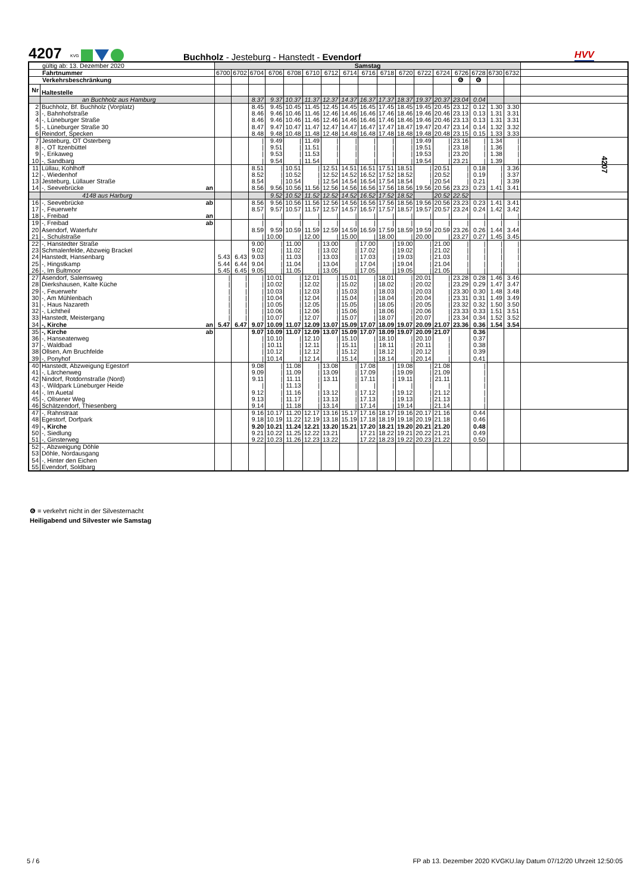4207
KVG
Buchholz - Jesteburg - Hanstedt - Evendorf
HVV
| gültig ab: 13. Dezember 2020 | | Samstag | | | | | | | | | | | | | | | | | |
| Fahrtnummer | | 6700 | 6702 | 6704 | 6706 | 6708 | 6710 | 6712 | 6714 | 6716 | 6718 | 6720 | 6722 | 6724 | 6726 | 6728 | 6730 | 6732 | |
| Verkehrsbeschränkung | | | | | | | | | | | | | | | ❻ | ❻ | | | |
| Nr | Haltestelle | | | | | | | | | | | | | | | | | | |
| | an Buchholz aus Hamburg | | | 8.37 | 9.37 | 10.37 | 11.37 | 12.37 | 14.37 | 16.37 | 17.37 | 18.37 | 19.37 | 20.37 | 23.04 | 0.04 | | | |
| 2 | Buchholz, Bf. Buchholz (Vorplatz) | | | 8.45 | 9.45 | 10.45 | 11.45 | 12.45 | 14.45 | 16.45 | 17.45 | 18.45 | 19.45 | 20.45 | 23.12 | 0.12 | 1.30 | 3.30 | |
| 3 | -, Bahnhofstraße | | | 8.46 | 9.46 | 10.46 | 11.46 | 12.46 | 14.46 | 16.46 | 17.46 | 18.46 | 19.46 | 20.46 | 23.13 | 0.13 | 1.31 | 3.31 | |
| 4 | -, Lüneburger Straße | | | 8.46 | 9.46 | 10.46 | 11.46 | 12.46 | 14.46 | 16.46 | 17.46 | 18.46 | 19.46 | 20.46 | 23.13 | 0.13 | 1.31 | 3.31 | |
| 5 | -, Lüneburger Straße 30 | | | 8.47 | 9.47 | 10.47 | 11.47 | 12.47 | 14.47 | 16.47 | 17.47 | 18.47 | 19.47 | 20.47 | 23.14 | 0.14 | 1.32 | 3.32 | |
| 6 | Reindorf, Specken | | | 8.48 | 9.48 | 10.48 | 11.48 | 12.48 | 14.48 | 16.48 | 17.48 | 18.48 | 19.48 | 20.48 | 23.15 | 0.15 | 1.33 | 3.33 | |
| 7 | Jesteburg, OT Osterberg | | | / | 9.49 | / | 11.49 | / | / | / | / | / | 19.49 | / | 23.16 | / | 1.34 | / | |
| 8 | -, OT Itzenbüttel | | | / | 9.51 | / | 11.51 | / | / | / | / | / | 19.51 | / | 23.18 | / | 1.36 | / | |
| 9 | -, Erikaweg | | | / | 9.53 | / | 11.53 | / | / | / | / | / | 19.53 | / | 23.20 | / | 1.38 | / | |
| 10 | -, Sandbarg | | | / | 9.54 | / | 11.54 | / | / | / | / | / | 19.54 | / | 23.21 | / | 1.39 | / | |
| 11 | Lüllau, Kohlhoff | | | 8.51 | / | 10.51 | / | 12.51 | 14.51 | 16.51 | 17.51 | 18.51 | / | 20.51 | / | 0.18 | / | 3.36 | |
| 12 | -, Wiedenhof | | | 8.52 | / | 10.52 | / | 12.52 | 14.52 | 16.52 | 17.52 | 18.52 | / | 20.52 | / | 0.19 | / | 3.37 | |
| 13 | Jesteburg, Lüllauer Straße | | | 8.54 | / | 10.54 | / | 12.54 | 14.54 | 16.54 | 17.54 | 18.54 | / | 20.54 | / | 0.21 | / | 3.39 | |
| 14 | -, Seevebrücke an | | | 8.56 | 9.56 | 10.56 | 11.56 | 12.56 | 14.56 | 16.56 | 17.56 | 18.56 | 19.56 | 20.56 | 23.23 | 0.23 | 1.41 | 3.41 | |
| | 4148 aus Harburg | | | | 9.52 | 10.52 | 11.52 | 12.52 | 14.52 | 16.52 | 17.52 | 18.52 | | 20.52 | 22.52 | | | | |
| 16 | -, Seevebrücke ab | | | 8.56 | 9.56 | 10.56 | 11.56 | 12.56 | 14.56 | 16.56 | 17.56 | 18.56 | 19.56 | 20.56 | 23.23 | 0.23 | 1.41 | 3.41 | |
| 17 | -, Feuerwehr | | | 8.57 | 9.57 | 10.57 | 11.57 | 12.57 | 14.57 | 16.57 | 17.57 | 18.57 | 19.57 | 20.57 | 23.24 | 0.24 | 1.42 | 3.42 | |
| 18 | -, Freibad an | | | / | / | / | / | / | / | / | / | / | / | / | / | / | / | / | |
| 19 | -, Freibad ab | | | / | / | / | / | / | / | / | / | / | / | / | / | / | / | / | |
| 20 | Asendorf, Waterfuhr | | | 8.59 | 9.59 | 10.59 | 11.59 | 12.59 | 14.59 | 16.59 | 17.59 | 18.59 | 19.59 | 20.59 | 23.26 | 0.26 | 1.44 | 3.44 | |
| 21 | -, Schulstraße | | | / | 10.00 | / | 12.00 | / | 15.00 | / | 18.00 | / | 20.00 | / | 23.27 | 0.27 | 1.45 | 3.45 | |
| 22 | -, Hanstedter Straße | | | 9.00 | / | 11.00 | / | 13.00 | / | 17.00 | / | 19.00 | / | 21.00 | / | / | / | / | |
| 23 | Schmalenfelde, Abzweig Brackel | | | 9.02 | / | 11.02 | / | 13.02 | / | 17.02 | / | 19.02 | / | 21.02 | / | / | / | / | |
| 24 | Hanstedt, Hansenbarg | 5.43 | 6.43 | 9.03 | / | 11.03 | / | 13.03 | / | 17.03 | / | 19.03 | / | 21.03 | / | / | / | / | |
| 25 | -, Hingstkamp | 5.44 | 6.44 | 9.04 | / | 11.04 | / | 13.04 | / | 17.04 | / | 19.04 | / | 21.04 | / | / | / | / | |
| 26 | -, Im Bultmoor | 5.45 | 6.45 | 9.05 | / | 11.05 | / | 13.05 | / | 17.05 | / | 19.05 | / | 21.05 | / | / | / | / | |
| 27 | Asendorf, Salemsweg | / | / | / | 10.01 | / | 12.01 | / | 15.01 | / | 18.01 | / | 20.01 | / | 23.28 | 0.28 | 1.46 | 3.46 | |
| 28 | Dierkshausen, Kalte Küche | / | / | / | 10.02 | / | 12.02 | / | 15.02 | / | 18.02 | / | 20.02 | / | 23.29 | 0.29 | 1.47 | 3.47 | |
| 29 | -, Feuerwehr | / | / | / | 10.03 | / | 12.03 | / | 15.03 | / | 18.03 | / | 20.03 | / | 23.30 | 0.30 | 1.48 | 3.48 | |
| 30 | -, Am Mühlenbach | / | / | / | 10.04 | / | 12.04 | / | 15.04 | / | 18.04 | / | 20.04 | / | 23.31 | 0.31 | 1.49 | 3.49 | |
| 31 | -, Haus Nazareth | / | / | / | 10.05 | / | 12.05 | / | 15.05 | / | 18.05 | / | 20.05 | / | 23.32 | 0.32 | 1.50 | 3.50 | |
| 32 | -, Lichtheil | / | / | / | 10.06 | / | 12.06 | / | 15.06 | / | 18.06 | / | 20.06 | / | 23.33 | 0.33 | 1.51 | 3.51 | |
| 33 | Hanstedt, Meistergang | / | / | / | 10.07 | / | 12.07 | / | 15.07 | / | 18.07 | / | 20.07 | / | 23.34 | 0.34 | 1.52 | 3.52 | |
| 34 | -, Kirche an | 5.47 | 6.47 | 9.07 | 10.09 | 11.07 | 12.09 | 13.07 | 15.09 | 17.07 | 18.09 | 19.07 | 20.09 | 21.07 | 23.36 | 0.36 | 1.54 | 3.54 | |
| 35 | -, Kirche ab | | | 9.07 | 10.09 | 11.07 | 12.09 | 13.07 | 15.09 | 17.07 | 18.09 | 19.07 | 20.09 | 21.07 | | 0.36 | | | |
| 36 | -, Hanseatenweg | | | / | 10.10 | / | 12.10 | / | 15.10 | / | 18.10 | / | 20.10 | / | | 0.37 | | | |
| 37 | -, Waldbad | | | / | 10.11 | / | 12.11 | / | 15.11 | / | 18.11 | / | 20.11 | / | | 0.38 | | | |
| 38 | Ollsen, Am Bruchfelde | | | / | 10.12 | / | 12.12 | / | 15.12 | / | 18.12 | / | 20.12 | / | | 0.39 | | | |
| 39 | -, Ponyhof | | | / | 10.14 | / | 12.14 | / | 15.14 | / | 18.14 | / | 20.14 | / | | 0.41 | | | |
| 40 | Hanstedt, Abzweigung Egestorf | | | 9.08 | / | 11.08 | / | 13.08 | / | 17.08 | / | 19.08 | / | 21.08 | | / | | | |
| 41 | -, Lärchenweg | | | 9.09 | / | 11.09 | / | 13.09 | / | 17.09 | / | 19.09 | / | 21.09 | | / | | | |
| 42 | Nindorf, Rotdornstraße (Nord) | | | 9.11 | / | 11.11 | / | 13.11 | / | 17.11 | / | 19.11 | / | 21.11 | | / | | | |
| 43 | -, Wildpark Lüneburger Heide | | | / | / | 11.13 | / | | / | / | / | / | / | / | | / | | | |
| 44 | -, Im Auetal | | | 9.12 | / | 11.16 | / | 13.12 | / | 17.12 | / | 19.12 | / | 21.12 | | / | | | |
| 45 | -, Ollsener Weg | | | 9.13 | / | 11.17 | / | 13.13 | / | 17.13 | / | 19.13 | / | 21.13 | | / | | | |
| 46 | Schätzendorf, Thiesenberg | | | 9.14 | / | 11.18 | / | 13.14 | / | 17.14 | / | 19.14 | / | 21.14 | | / | | | |
| 47 | -, Rahnstraat | | | 9.16 | 10.17 | 11.20 | 12.17 | 13.16 | 15.17 | 17.16 | 18.17 | 19.16 | 20.17 | 21.16 | | 0.44 | | | |
| 48 | Egestorf, Dorfpark | | | 9.18 | 10.19 | 11.22 | 12.19 | 13.18 | 15.19 | 17.18 | 18.19 | 19.18 | 20.19 | 21.18 | | 0.46 | | | |
| 49 | -, Kirche | | | 9.20 | 10.21 | 11.24 | 12.21 | 13.20 | 15.21 | 17.20 | 18.21 | 19.20 | 20.21 | 21.20 | | 0.48 | | | |
| 50 | -, Siedlung | | | 9.21 | 10.22 | 11.25 | 12.22 | 13.21 | | 17.21 | 18.22 | 19.21 | 20.22 | 21.21 | | 0.49 | | | |
| 51 | -, Ginsterweg | | | 9.22 | 10.23 | 11.26 | 12.23 | 13.22 | | 17.22 | 18.23 | 19.22 | 20.23 | 21.22 | | 0.50 | | | |
| 52 | -, Abzweigung Döhle | | | | | | | | | | | | | | | | | | |
| 53 | Döhle, Nordausgang | | | | | | | | | | | | | | | | | | |
| 54 | -, Hinter den Eichen | | | | | | | | | | | | | | | | | | |
| 55 | Evendorf, Soldbarg | | | | | | | | | | | | | | | | | | |
4207
❻ = verkehrt nicht in der Silvesternacht
Heiligabend und Silvester wie Samstag
5 / 6
FP ab 13. Dezember 2020 KVGKU.lay Datum 07/12/20 Uhrzeit 12:50:05